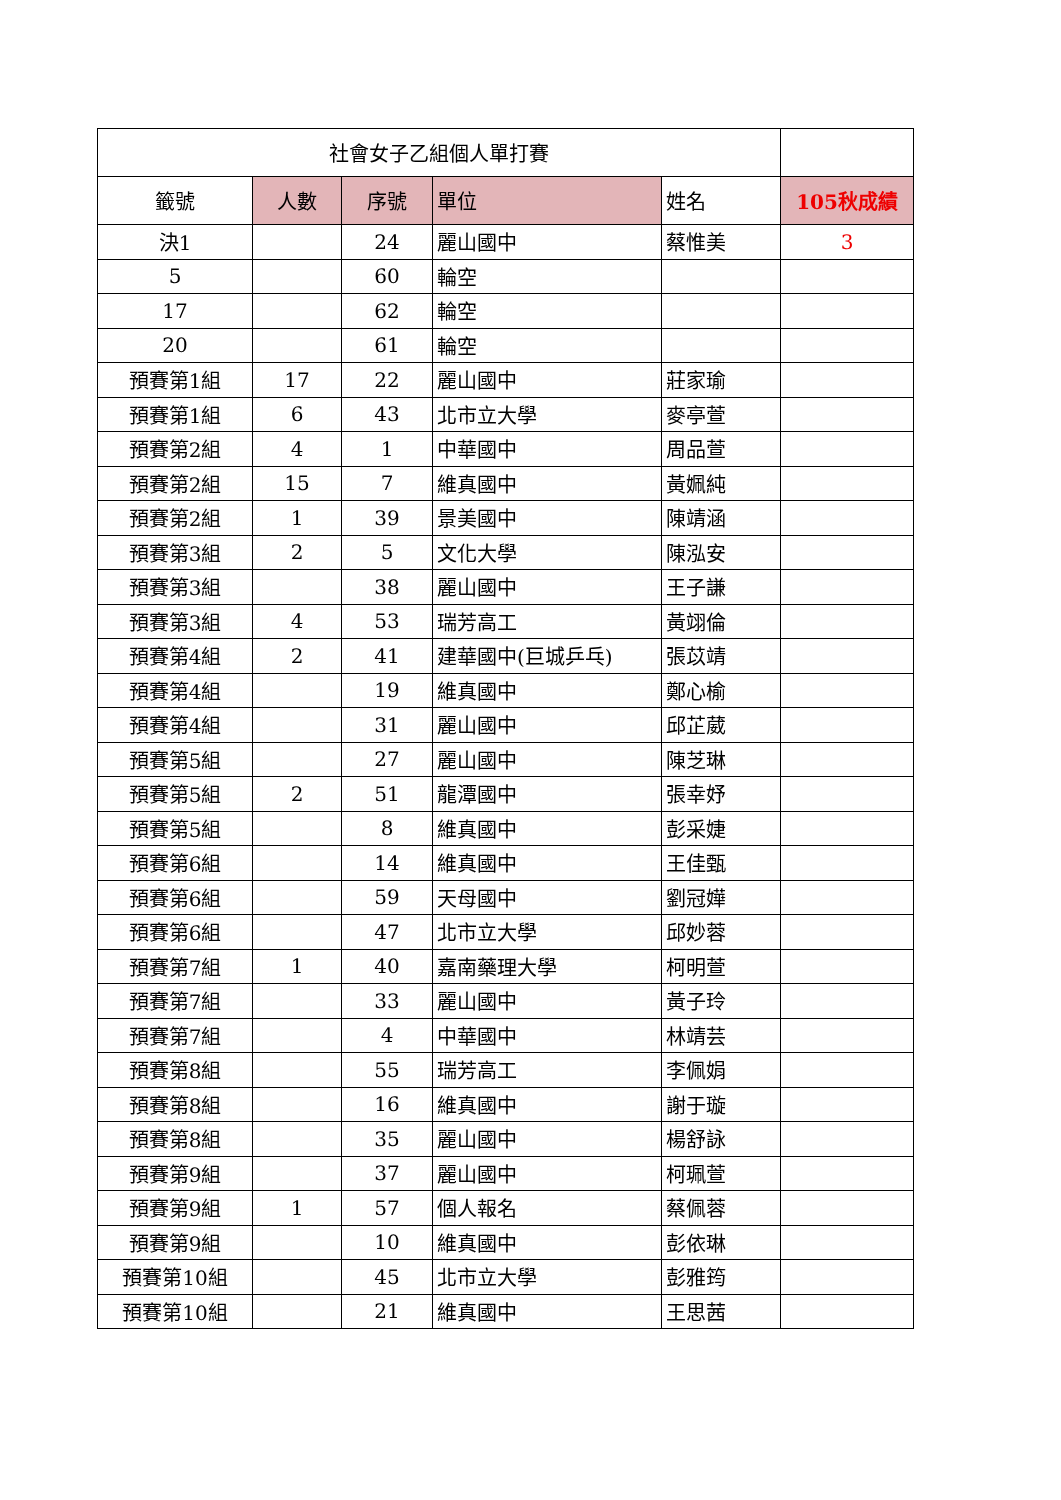| 社會女子乙組個人單打賽 | | | | | |
| 籤號 | 人數 | 序號 | 單位 | 姓名 | 105秋成績 |
| 決1 | | 24 | 麗山國中 | 蔡惟美 | 3 |
| 5 | | 60 | 輪空 | | |
| 17 | | 62 | 輪空 | | |
| 20 | | 61 | 輪空 | | |
| 預賽第1組 | 17 | 22 | 麗山國中 | 莊家瑜 | |
| 預賽第1組 | 6 | 43 | 北市立大學 | 麥亭萱 | |
| 預賽第2組 | 4 | 1 | 中華國中 | 周品萱 | |
| 預賽第2組 | 15 | 7 | 維真國中 | 黃姵純 | |
| 預賽第2組 | 1 | 39 | 景美國中 | 陳靖涵 | |
| 預賽第3組 | 2 | 5 | 文化大學 | 陳泓安 | |
| 預賽第3組 | | 38 | 麗山國中 | 王子謙 | |
| 預賽第3組 | 4 | 53 | 瑞芳高工 | 黃翊倫 | |
| 預賽第4組 | 2 | 41 | 建華國中(巨城乒乓) | 張苡靖 | |
| 預賽第4組 | | 19 | 維真國中 | 鄭心榆 | |
| 預賽第4組 | | 31 | 麗山國中 | 邱芷葳 | |
| 預賽第5組 | | 27 | 麗山國中 | 陳芝琳 | |
| 預賽第5組 | 2 | 51 | 龍潭國中 | 張幸妤 | |
| 預賽第5組 | | 8 | 維真國中 | 彭采婕 | |
| 預賽第6組 | | 14 | 維真國中 | 王佳甄 | |
| 預賽第6組 | | 59 | 天母國中 | 劉冠嬅 | |
| 預賽第6組 | | 47 | 北市立大學 | 邱妙蓉 | |
| 預賽第7組 | 1 | 40 | 嘉南藥理大學 | 柯明萱 | |
| 預賽第7組 | | 33 | 麗山國中 | 黃子玲 | |
| 預賽第7組 | | 4 | 中華國中 | 林靖芸 | |
| 預賽第8組 | | 55 | 瑞芳高工 | 李佩娟 | |
| 預賽第8組 | | 16 | 維真國中 | 謝于璇 | |
| 預賽第8組 | | 35 | 麗山國中 | 楊舒詠 | |
| 預賽第9組 | | 37 | 麗山國中 | 柯珮萱 | |
| 預賽第9組 | 1 | 57 | 個人報名 | 蔡佩蓉 | |
| 預賽第9組 | | 10 | 維真國中 | 彭依琳 | |
| 預賽第10組 | | 45 | 北市立大學 | 彭雅筠 | |
| 預賽第10組 | | 21 | 維真國中 | 王思茜 | |